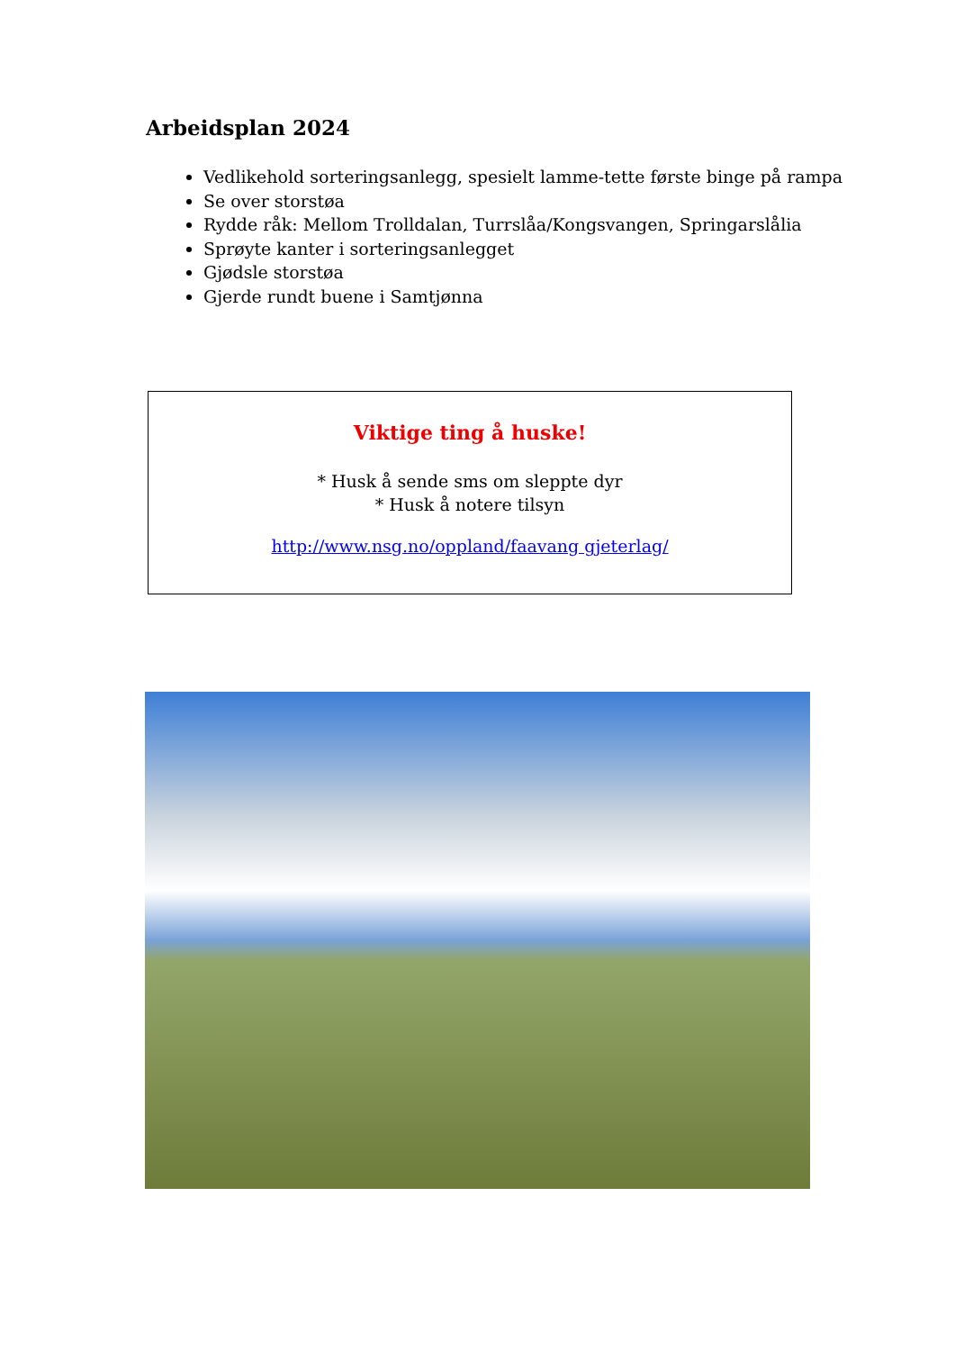Arbeidsplan 2024
Vedlikehold sorteringsanlegg, spesielt lamme-tette første binge på rampa
Se over storstøa
Rydde råk: Mellom Trolldalan, Turrslåa/Kongsvangen, Springarslålia
Sprøyte kanter i sorteringsanlegget
Gjødsle storstøa
Gjerde rundt buene i Samtjønna
Viktige ting å huske!
* Husk å sende sms om sleppte dyr
* Husk å notere tilsyn
http://www.nsg.no/oppland/faavang gjeterlag/